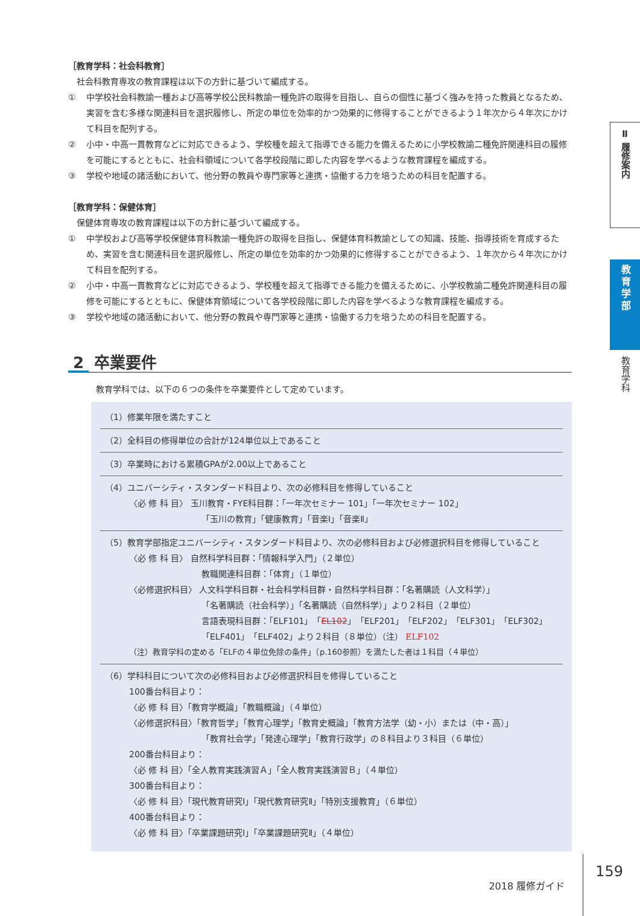［教育学科：社会科教育］
社会科教育専攻の教育課程は以下の方針に基づいて編成する。
① 中学校社会科教諭一種および高等学校公民科教諭一種免許の取得を目指し、自らの個性に基づく強みを持った教員となるため、実習を含む多様な関連科目を選択履修し、所定の単位を効率的かつ効果的に修得することができるよう１年次から４年次にかけて科目を配列する。
② 小中・中高一貫教育などに対応できるよう、学校種を超えて指導できる能力を備えるために小学校教諭二種免許関連科目の履修を可能にするとともに、社会科領域について各学校段階に即した内容を学べるような教育課程を編成する。
③ 学校や地域の諸活動において、他分野の教員や専門家等と連携・協働する力を培うための科目を配置する。
［教育学科：保健体育］
保健体育専攻の教育課程は以下の方針に基づいて編成する。
① 中学校および高等学校保健体育科教諭一種免許の取得を目指し、保健体育科教諭としての知識、技能、指導技術を育成するため、実習を含む関連科目を選択履修し、所定の単位を効率的かつ効果的に修得することができるよう、１年次から４年次にかけて科目を配列する。
② 小中・中高一貫教育などに対応できるよう、学校種を超えて指導できる能力を備えるために、小学校教諭二種免許関連科目の履修を可能にするとともに、保健体育領域について各学校段階に即した内容を学べるような教育課程を編成する。
③ 学校や地域の諸活動において、他分野の教員や専門家等と連携・協働する力を培うための科目を配置する。
2 卒業要件
教育学科では、以下の６つの条件を卒業要件として定めています。
（1）修業年限を満たすこと
（2）全科目の修得単位の合計が124単位以上であること
（3）卒業時における累積GPAが2.00以上であること
（4）ユニバーシティ・スタンダード科目より、次の必修科目を修得していること
〈必 修 科 目〉 玉川教育・FYE科目群：「一年次セミナー 101」「一年次セミナー 102」
「玉川の教育」「健康教育」「音楽Ⅰ」「音楽Ⅱ」
（5）教育学部指定ユニバーシティ・スタンダード科目より、次の必修科目および必修選択科目を修得していること
〈必 修 科 目〉 自然科学科目群：「情報科学入門」（２単位）
教職関連科目群：「体育」（１単位）
〈必修選択科目〉 人文科学科目群・社会科学科目群・自然科学科目群：「名著購読（人文科学）」
「名著購読（社会科学）」「名著購読（自然科学）」より２科目（２単位）
言語表現科目群：「ELF101」「EL102」「ELF201」「ELF202」「ELF301」「ELF302」
「ELF401」「ELF402」より２科目（８単位）（注） ELF102
（注）教育学科の定める「ELFの４単位免除の条件」（p.160参照）を満たした者は１科目（４単位）
（6）学科科目について次の必修科目および必修選択科目を修得していること
100番台科目より：
〈必 修 科 目〉「教育学概論」「教職概論」（４単位）
〈必修選択科目〉「教育哲学」「教育心理学」「教育史概論」「教育方法学（幼・小）または（中・高）」
「教育社会学」「発達心理学」「教育行政学」の８科目より３科目（６単位）
200番台科目より：
〈必 修 科 目〉「全人教育実践演習Ａ」「全人教育実践演習Ｂ」（４単位）
300番台科目より：
〈必 修 科 目〉「現代教育研究Ⅰ」「現代教育研究Ⅱ」「特別支援教育」（６単位）
400番台科目より：
〈必 修 科 目〉「卒業課題研究Ⅰ」「卒業課題研究Ⅱ」（４単位）
Ⅱ 履修案内
教育学部
教育学科
2018 履修ガイド 159